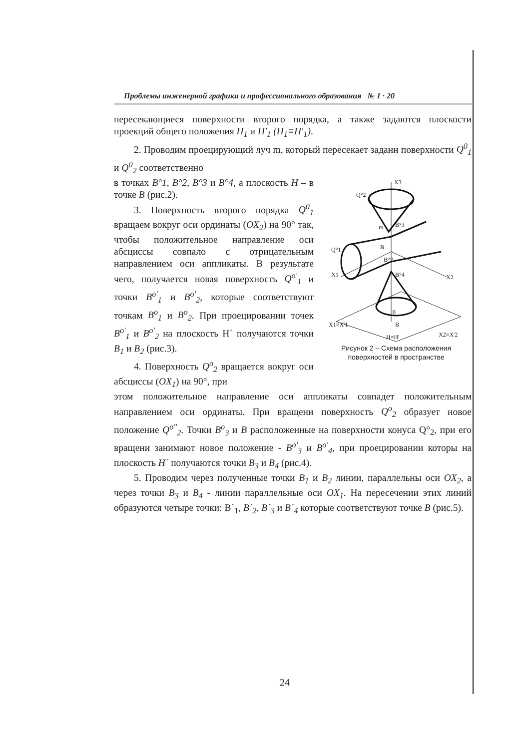Проблемы инженерной графики и профессионального образования № 1 · 20
пересекающиеся поверхности второго порядка, а также задаются плоскости проекций общего положения H<sub>1</sub> и H'<sub>1</sub> (H<sub>1</sub>≡H'<sub>1</sub>).
2. Проводим проецирующий луч m, который пересекает заданн поверхности Q<sup>0</sup><sub>1</sub> и Q<sup>0</sup><sub>2</sub> соответственно
в точках B°1, B°2, B°3 и B°4, а плоскость H – в точке B (рис.2).
3. Поверхность второго порядка Q<sup>0</sup><sub>1</sub> вращаем вокруг оси ординаты (OX<sub>2</sub>) на 90° так, чтобы положительное направление оси абсциссы совпало с отрицательным направлением оси аппликаты. В результате чего, получается новая поверхность Q<sup>o'</sup><sub>1</sub> и точки B<sup>o'</sup><sub>1</sub> и B<sup>o'</sup><sub>2</sub>, которые соответствуют точкам B<sup>o</sup><sub>1</sub> и B<sup>o</sup><sub>2</sub>. При проецировании точек B<sup>o'</sup><sub>1</sub> и B<sup>o'</sup><sub>2</sub> на плоскость H´ получаются точки B<sub>1</sub> и B<sub>2</sub> (рис.3).
4. Поверхность Q<sup>o</sup><sub>2</sub> вращается вокруг оси абсциссы (OX<sub>1</sub>) на 90°, при
X3
Q°2
m
B°3
B
Q°1
B°2
X1
B°4
X2
0
X1≡X'1
B
X2≡X'2
H≡H'
Рисунок 2 – Схема расположения поверхностей в пространстве
этом положительное направление оси аппликаты совпадет положительным направлением оси ординаты. При вращени поверхность Q<sup>o</sup><sub>2</sub> образует новое положение Q<sup>o''</sup><sub>2</sub>. Точки B<sup>o</sup><sub>3</sub> и B расположенные на поверхности конуса Q°<sub>2</sub>, при его вращени занимают новое положение - B<sup>o'</sup><sub>3</sub> и B<sup>o'</sup><sub>4</sub>, при проецировании которы на плоскость H´ получаются точки B<sub>3</sub> и B<sub>4</sub> (рис.4).
5. Проводим через полученные точки B<sub>1</sub> и B<sub>2</sub> линии, параллельны оси OX<sub>2</sub>, а через точки B<sub>3</sub> и B<sub>4</sub> - линии параллельные оси OX<sub>1</sub>. На пересечении этих линий образуются четыре точки: B´<sub>1</sub>, B´<sub>2</sub>, B´<sub>3</sub> и B´<sub>4</sub> которые соответствуют точке B (рис.5).
24